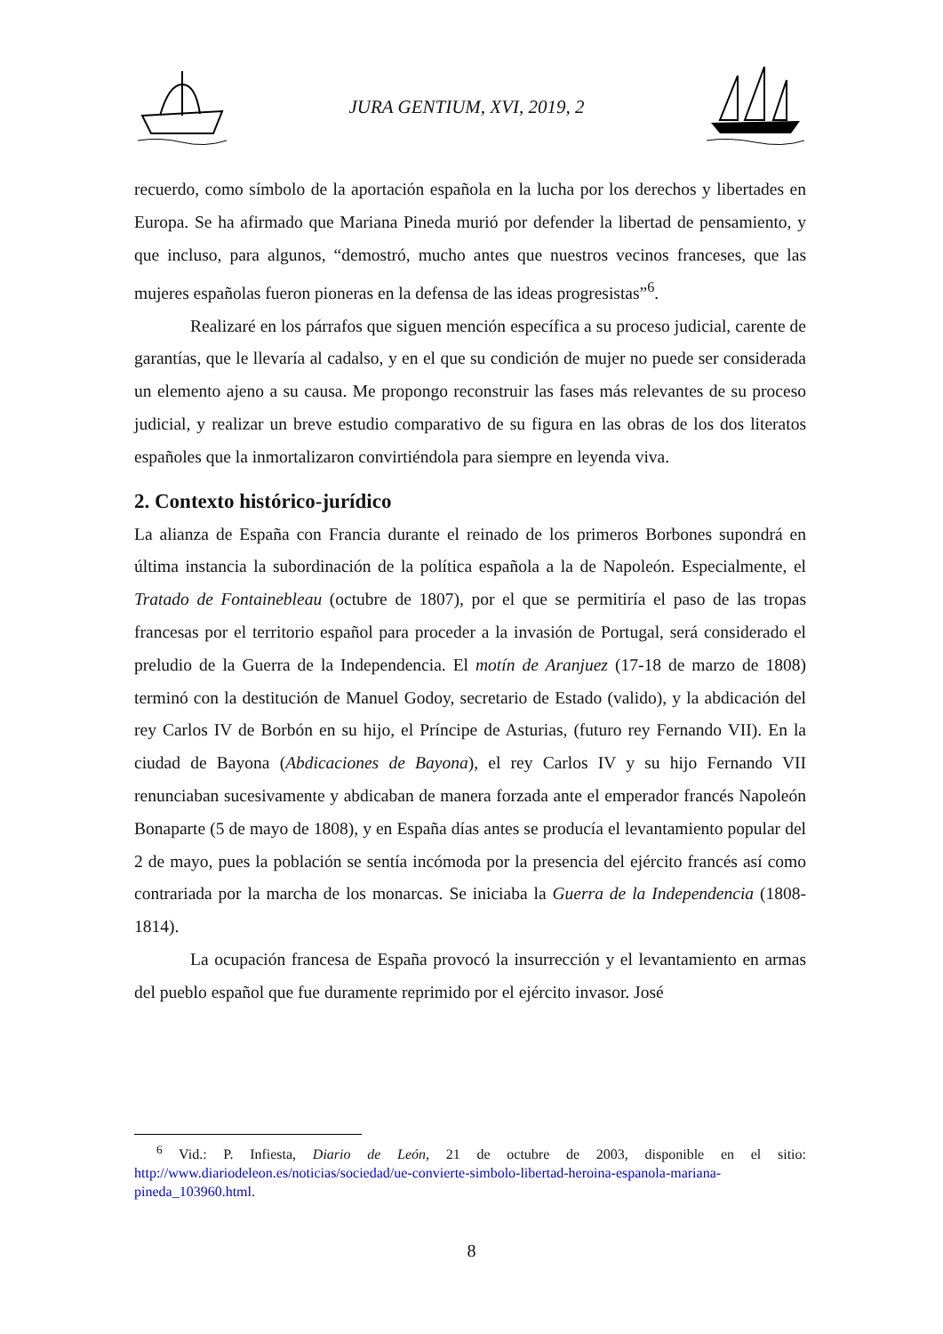JURA GENTIUM, XVI, 2019, 2
recuerdo, como símbolo de la aportación española en la lucha por los derechos y libertades en Europa. Se ha afirmado que Mariana Pineda murió por defender la libertad de pensamiento, y que incluso, para algunos, “demostró, mucho antes que nuestros vecinos franceses, que las mujeres españolas fueron pioneras en la defensa de las ideas progresistas”<sup>6</sup>.
Realizaré en los párrafos que siguen mención específica a su proceso judicial, carente de garantías, que le llevaría al cadalso, y en el que su condición de mujer no puede ser considerada un elemento ajeno a su causa. Me propongo reconstruir las fases más relevantes de su proceso judicial, y realizar un breve estudio comparativo de su figura en las obras de los dos literatos españoles que la inmortalizaron convirtiéndola para siempre en leyenda viva.
2. Contexto histórico-jurídico
La alianza de España con Francia durante el reinado de los primeros Borbones supondrá en última instancia la subordinación de la política española a la de Napoleón. Especialmente, el Tratado de Fontainebleau (octubre de 1807), por el que se permitiría el paso de las tropas francesas por el territorio español para proceder a la invasión de Portugal, será considerado el preludio de la Guerra de la Independencia. El motín de Aranjuez (17-18 de marzo de 1808) terminó con la destitución de Manuel Godoy, secretario de Estado (valido), y la abdicación del rey Carlos IV de Borbón en su hijo, el Príncipe de Asturias, (futuro rey Fernando VII). En la ciudad de Bayona (Abdicaciones de Bayona), el rey Carlos IV y su hijo Fernando VII renunciaban sucesivamente y abdicaban de manera forzada ante el emperador francés Napoleón Bonaparte (5 de mayo de 1808), y en España días antes se producía el levantamiento popular del 2 de mayo, pues la población se sentía incómoda por la presencia del ejército francés así como contrariada por la marcha de los monarcas. Se iniciaba la Guerra de la Independencia (1808-1814).
La ocupación francesa de España provocó la insurrección y el levantamiento en armas del pueblo español que fue duramente reprimido por el ejército invasor. José
<sup>6</sup> Vid.: P. Infiesta, Diario de León, 21 de octubre de 2003, disponible en el sitio: http://www.diariodeleon.es/noticias/sociedad/ue-convierte-simbolo-libertad-heroina-espanola-mariana-pineda_103960.html.
8